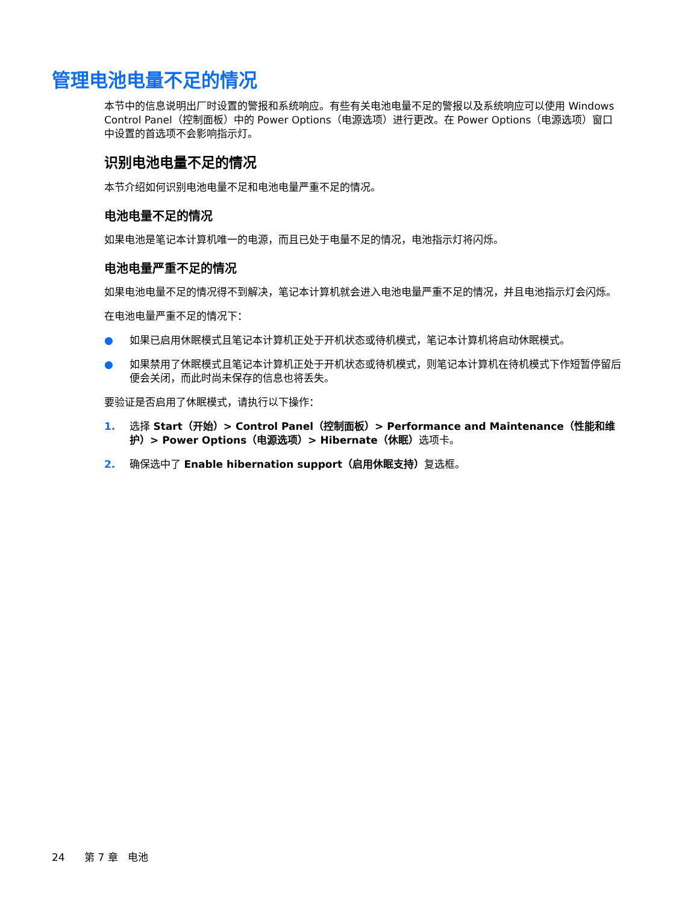管理电池电量不足的情况
本节中的信息说明出厂时设置的警报和系统响应。有些有关电池电量不足的警报以及系统响应可以使用 Windows Control Panel（控制面板）中的 Power Options（电源选项）进行更改。在 Power Options（电源选项）窗口中设置的首选项不会影响指示灯。
识别电池电量不足的情况
本节介绍如何识别电池电量不足和电池电量严重不足的情况。
电池电量不足的情况
如果电池是笔记本计算机唯一的电源，而且已处于电量不足的情况，电池指示灯将闪烁。
电池电量严重不足的情况
如果电池电量不足的情况得不到解决，笔记本计算机就会进入电池电量严重不足的情况，并且电池指示灯会闪烁。
在电池电量严重不足的情况下：
● 如果已启用休眠模式且笔记本计算机正处于开机状态或待机模式，笔记本计算机将启动休眠模式。
● 如果禁用了休眠模式且笔记本计算机正处于开机状态或待机模式，则笔记本计算机在待机模式下作短暂停留后便会关闭，而此时尚未保存的信息也将丢失。
要验证是否启用了休眠模式，请执行以下操作：
1. 选择 Start（开始）> Control Panel（控制面板）> Performance and Maintenance（性能和维护）> Power Options（电源选项）> Hibernate（休眠）选项卡。
2. 确保选中了 Enable hibernation support（启用休眠支持）复选框。
24 第 7 章 电池